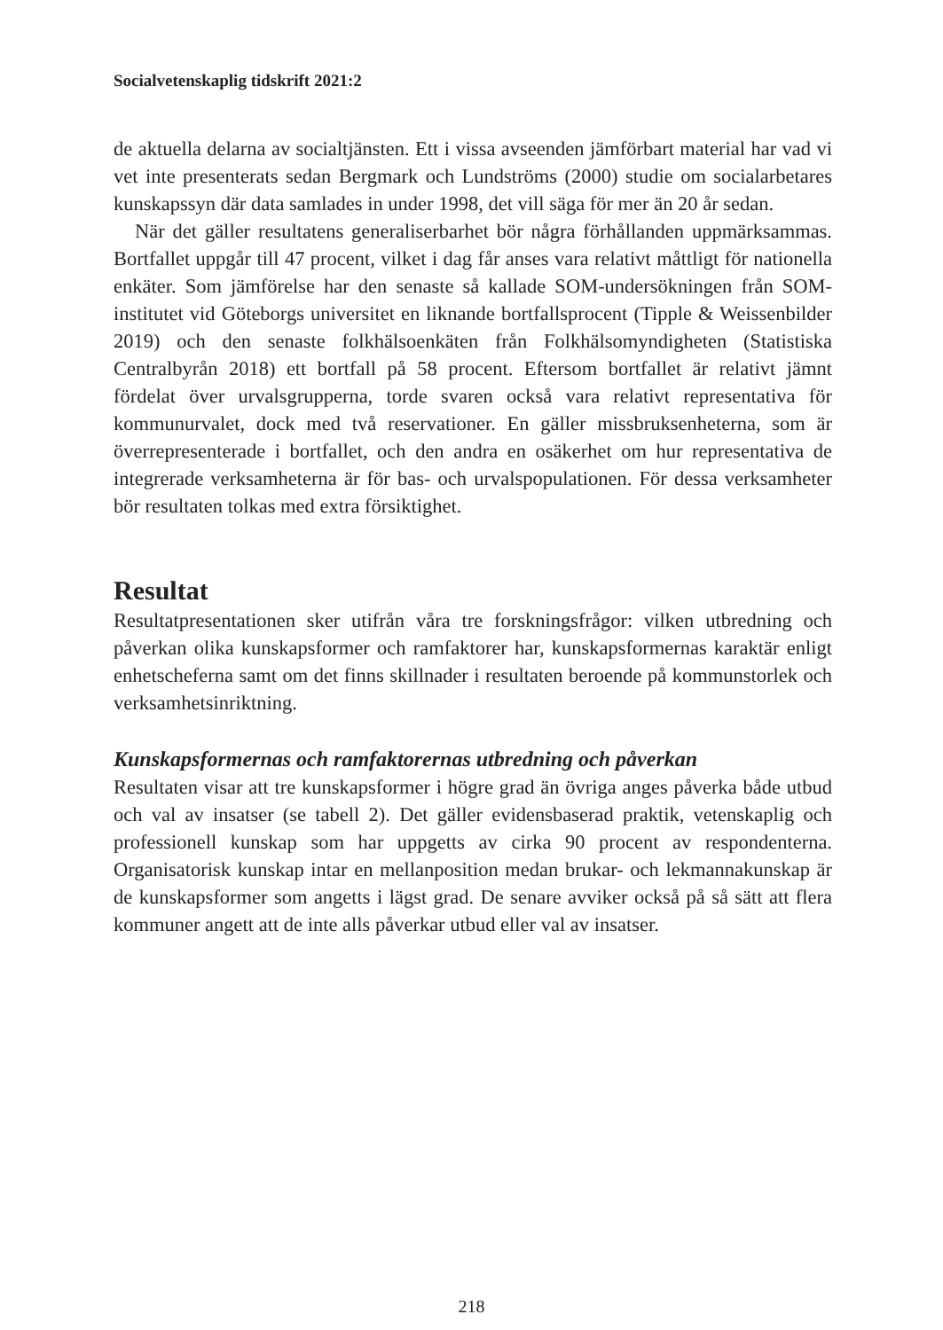Socialvetenskaplig tidskrift 2021:2
de aktuella delarna av socialtjänsten. Ett i vissa avseenden jämförbart material har vad vi vet inte presenterats sedan Bergmark och Lundströms (2000) studie om socialarbetares kunskapssyn där data samlades in under 1998, det vill säga för mer än 20 år sedan.
När det gäller resultatens generaliserbarhet bör några förhållanden uppmärksammas. Bortfallet uppgår till 47 procent, vilket i dag får anses vara relativt måttligt för nationella enkäter. Som jämförelse har den senaste så kallade SOM-undersökningen från SOM-institutet vid Göteborgs universitet en liknande bortfallsprocent (Tipple & Weissenbilder 2019) och den senaste folkhälsoenkäten från Folkhälsomyndigheten (Statistiska Centralbyrån 2018) ett bortfall på 58 procent. Eftersom bortfallet är relativt jämnt fördelat över urvalsgrupperna, torde svaren också vara relativt representativa för kommunurvalet, dock med två reservationer. En gäller missbruksenheterna, som är överrepresenterade i bortfallet, och den andra en osäkerhet om hur representativa de integrerade verksamheterna är för bas- och urvalspopulationen. För dessa verksamheter bör resultaten tolkas med extra försiktighet.
Resultat
Resultatpresentationen sker utifrån våra tre forskningsfrågor: vilken utbredning och påverkan olika kunskapsformer och ramfaktorer har, kunskapsformernas karaktär enligt enhetscheferna samt om det finns skillnader i resultaten beroende på kommunstorlek och verksamhetsinriktning.
Kunskapsformernas och ramfaktorernas utbredning och påverkan
Resultaten visar att tre kunskapsformer i högre grad än övriga anges påverka både utbud och val av insatser (se tabell 2). Det gäller evidensbaserad praktik, vetenskaplig och professionell kunskap som har uppgetts av cirka 90 procent av respondenterna. Organisatorisk kunskap intar en mellanposition medan brukar- och lekmannakunskap är de kunskapsformer som angetts i lägst grad. De senare avviker också på så sätt att flera kommuner angett att de inte alls påverkar utbud eller val av insatser.
218